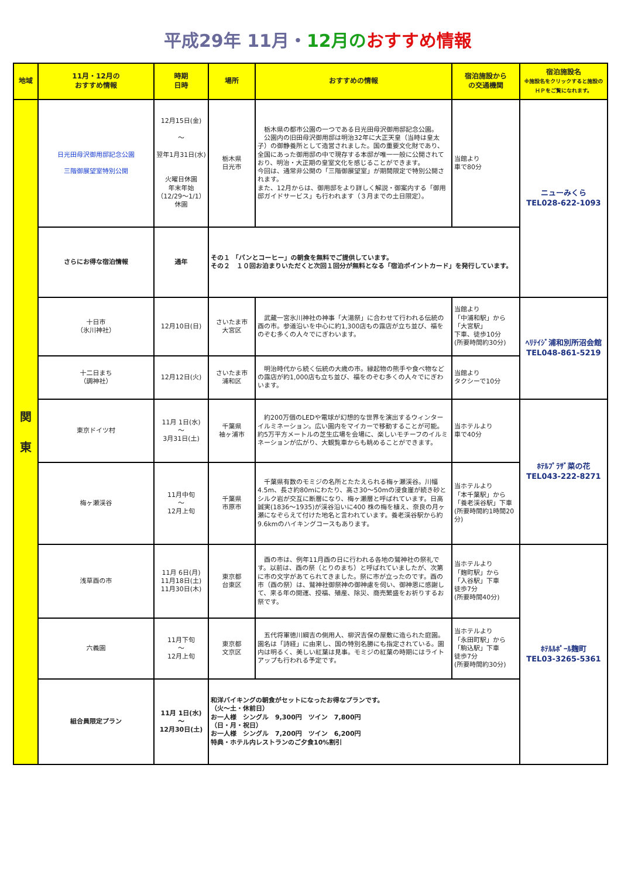平成29年 11月・12月の おすすめ情報
| 地域 | 11月・12月の おすすめ情報 | 時期 日時 | 場所 | おすすめの情報 | 宿泊施設から の交通機関 | 宿泊施設名 ※施設名をクリックすると施設のＨＰをご覧になれます。 |
| --- | --- | --- | --- | --- | --- | --- |
| 関 東 | 日光田母沢御用邸記念公園 三階御展望室特別公開 | 12月15日(金) ～ 翌年1月31日(水) 火曜日休園 年末年始（12/29～1/1）休園 | 栃木県 日光市 | 栃木県の都市公園の一つである日光田母沢御用邸記念公園。 公園内の旧田母沢御用邸は明治32年に大正天皇（当時は皇太子）の御静養所として造営されました。国の重要文化財であり、全国にあった御用邸の中で現存する本邸が唯一一般に公開されており、明治・大正期の皇室文化を感じることができます。 今回は、通常非公開の「三階御展望室」が期間限定で特別公開されます。 また、12月からは、御用邸をより詳しく解説・御案内する「御用邸ガイドサービス」も行われます（３月までの土日限定）。 | 当館より 車で80分 | ニューみくら TEL028-622-1093 |
| | さらにお得な宿泊情報 | 通年 | その１ 「パンとコーヒー」の朝食を無料でご提供しています。 その２ １０回お泊まりいただくと次回１回分が無料となる「宿泊ポイントカード」を発行しています。 | | | |
| | 十日市 （氷川神社） | 12月10日(日) | さいたま市 大宮区 | 武蔵一宮氷川神社の神事「大湯祭」に合わせて行われる伝統の酉の市。参道沿いを中心に約1,300店もの露店が立ち並び、福をのぞむ多くの人々でにぎわいます。 | 当館より 「中浦和駅」から 「大宮駅」 下車、徒歩10分 (所要時間約30分) | ﾍﾘﾃｲｼﾞ浦和別所沼会館 TEL048-861-5219 |
| | 十二日まち （調神社） | 12月12日(火) | さいたま市 浦和区 | 明治時代から続く伝統の大歳の市。縁起物の熊手や食べ物などの露店が約1,000店も立ち並び、福をのぞむ多くの人々でにぎわいます。 | 当館より タクシーで10分 | |
| | 東京ドイツ村 | 11月 1日(水) ～ 3月31日(土) | 千葉県 袖ヶ浦市 | 約200万個のLEDや電球が幻想的な世界を演出するウィンターイルミネーション。広い園内をマイカーで移動することが可能。約5万平方メートルの芝生広場を会場に、楽しいモチーフのイルミネーションが広がり、大観覧車からも眺めることができます。 | 当ホテルより 車で40分 | ﾎﾃﾙﾌﾟﾗｻﾞ菜の花 TEL043-222-8271 |
| | 梅ヶ瀬渓谷 | 11月中旬 ～ 12月上旬 | 千葉県 市原市 | 千葉県有数のモミジの名所とたたえられる梅ヶ瀬渓谷。川幅4.5m、長さ約80mにわたり、高さ30～50mの浸食崖が続き砂とシルク岩が交互に断層になり、梅ヶ瀬層と呼ばれています。日高誠実(1836～1935)が渓谷沿いに400 株の梅を植え、奈良の月ヶ瀬になぞらえて付けた地名と言われています。養老渓谷駅から約9.6kmのハイキングコースもあります。 | 当ホテルより 「本千葉駅」から 「養老渓谷駅」下車 (所要時間約1時間20分) | |
| | 浅草酉の市 | 11月 6日(月) 11月18日(土) 11月30日(木) | 東京都 台東区 | 酉の市は、例年11月酉の日に行われる各地の鷲神社の祭礼です。以前は、酉の祭（とりのまち）と呼ばれていましたが、次第に市の文字があてられてきました。祭に市が立ったのです。酉の市（酉の祭）は、鷲神社御祭神の御神慮を伺い、御神恩に感謝して、来る年の開運、授福、殖産、除災、商売繁盛をお祈りするお祭です。 | 当ホテルより 「麹町駅」から 「入谷駅」下車 徒歩7分 (所要時間40分) | ﾎﾃﾙﾙﾎﾟｰﾙ麹町 TEL03-3265-5361 |
| | 六義園 | 11月下旬 ～ 12月上旬 | 東京都 文京区 | 五代将軍徳川綱吉の側用人、柳沢吉保の屋敷に造られた庭園。園名は「詩経」に由来し、国の特別名勝にも指定されている。園内は明るく、美しい紅葉は見事。モミジの紅葉の時期にはライトアップも行われる予定です。 | 当ホテルより 「永田町駅」から 「駒込駅」下車 徒歩7分 (所要時間約30分) | |
| | 組合員限定プラン | 11月 1日(水) ～ 12月30日(土) | 和洋バイキングの朝食がセットになったお得なプランです。 （火～土・休前日） お一人様 シングル 9,300円 ツイン 7,800円 （日・月・祝日） お一人様 シングル 7,200円 ツイン 6,200円 特典・ホテル内レストランのご夕食10%割引 | | | |